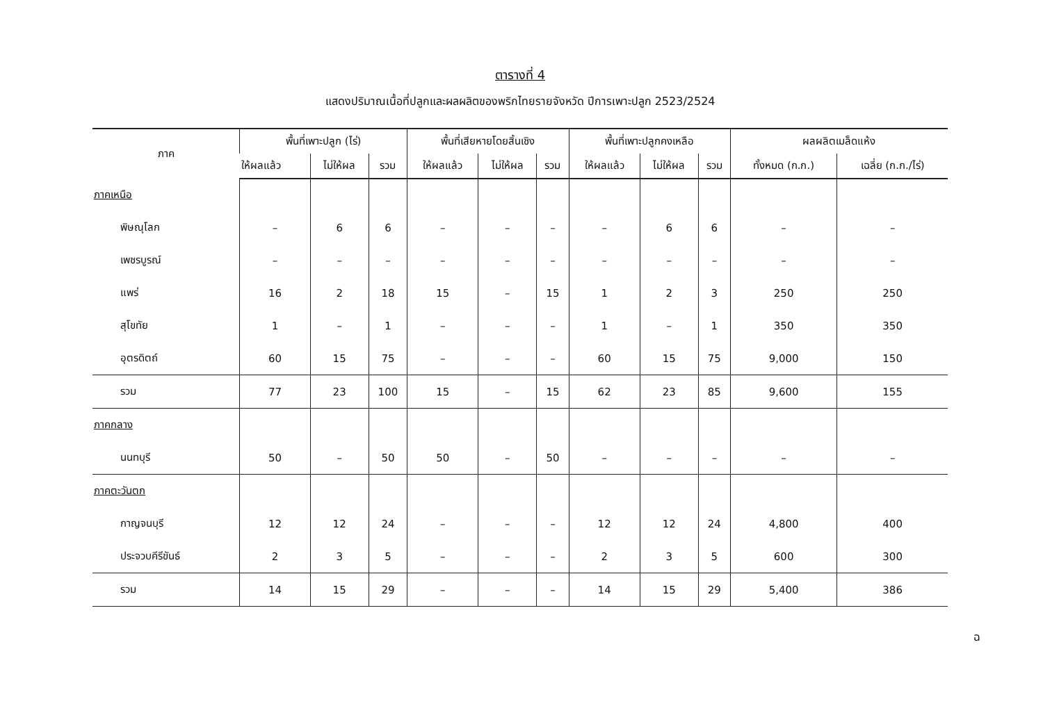ตารางที่ 4
แสดงปริมาณเนื้อที่ปลูกและผลผลิตของพริกไทยรายจังหวัด ปีการเพาะปลูก 2523/2524
| ภาค | พื้นที่เพาะปลูก (ไร่) | | | พื้นที่เสียหายโดยสิ้นเชิง | | | พื้นที่เพาะปลูกคงเหลือ | | | ผลผลิตเมล็ดแห้ง | |
| --- | --- | --- | --- | --- | --- | --- | --- | --- | --- | --- | --- |
| | ให้ผลแล้ว | ไม่ให้ผล | รวม | ให้ผลแล้ว | ไม่ให้ผล | รวม | ให้ผลแล้ว | ไม่ให้ผล | รวม | ทั้งหมด (ก.ก.) | เฉลี่ย (ก.ก./ไร่) |
| ภาคเหนือ | | | | | | | | | | | |
| พิษณุโลก | – | 6 | 6 | – | – | – | – | 6 | 6 | – | – |
| เพชรบูรณ์ | – | – | – | – | – | – | – | – | – | – | – |
| แพร่ | 16 | 2 | 18 | 15 | – | 15 | 1 | 2 | 3 | 250 | 250 |
| สุโขทัย | 1 | – | 1 | – | – | – | 1 | – | 1 | 350 | 350 |
| อุตรดิตถ์ | 60 | 15 | 75 | – | – | – | 60 | 15 | 75 | 9,000 | 150 |
| รวม | 77 | 23 | 100 | 15 | – | 15 | 62 | 23 | 85 | 9,600 | 155 |
| ภาคกลาง | | | | | | | | | | | |
| นนทบุรี | 50 | – | 50 | 50 | – | 50 | – | – | – | – | – |
| ภาคตะวันตก | | | | | | | | | | | |
| กาญจนบุรี | 12 | 12 | 24 | – | – | – | 12 | 12 | 24 | 4,800 | 400 |
| ประจวบคีรีขันธ์ | 2 | 3 | 5 | – | – | – | 2 | 3 | 5 | 600 | 300 |
| รวม | 14 | 15 | 29 | – | – | – | 14 | 15 | 29 | 5,400 | 386 |
ฉ